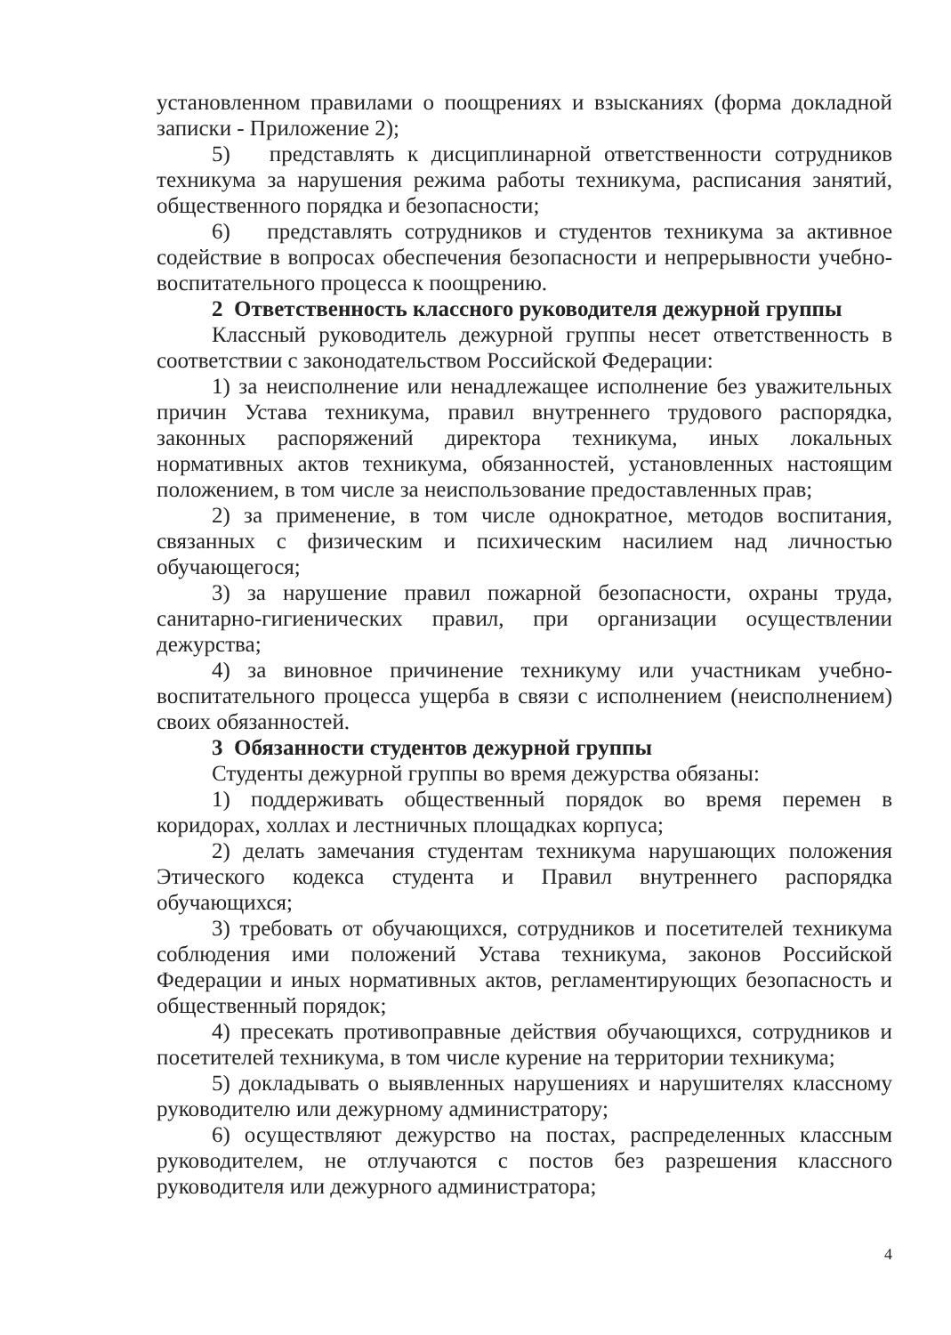установленном правилами о поощрениях и взысканиях (форма докладной записки - Приложение 2);
5) представлять к дисциплинарной ответственности сотрудников техникума за нарушения режима работы техникума, расписания занятий, общественного порядка и безопасности;
6) представлять сотрудников и студентов техникума за активное содействие в вопросах обеспечения безопасности и непрерывности учебно- воспитательного процесса к поощрению.
2 Ответственность классного руководителя дежурной группы
Классный руководитель дежурной группы несет ответственность в соответствии с законодательством Российской Федерации:
1) за неисполнение или ненадлежащее исполнение без уважительных причин Устава техникума, правил внутреннего трудового распорядка, законных распоряжений директора техникума, иных локальных нормативных актов техникума, обязанностей, установленных настоящим положением, в том числе за неиспользование предоставленных прав;
2) за применение, в том числе однократное, методов воспитания, связанных с физическим и психическим насилием над личностью обучающегося;
3) за нарушение правил пожарной безопасности, охраны труда, санитарно-гигиенических правил, при организации осуществлении дежурства;
4) за виновное причинение техникуму или участникам учебно-воспитательного процесса ущерба в связи с исполнением (неисполнением) своих обязанностей.
3 Обязанности студентов дежурной группы
Студенты дежурной группы во время дежурства обязаны:
1) поддерживать общественный порядок во время перемен в коридорах, холлах и лестничных площадках корпуса;
2) делать замечания студентам техникума нарушающих положения Этического кодекса студента и Правил внутреннего распорядка обучающихся;
3) требовать от обучающихся, сотрудников и посетителей техникума соблюдения ими положений Устава техникума, законов Российской Федерации и иных нормативных актов, регламентирующих безопасность и общественный порядок;
4) пресекать противоправные действия обучающихся, сотрудников и посетителей техникума, в том числе курение на территории техникума;
5) докладывать о выявленных нарушениях и нарушителях классному руководителю или дежурному администратору;
6) осуществляют дежурство на постах, распределенных классным руководителем, не отлучаются с постов без разрешения классного руководителя или дежурного администратора;
4